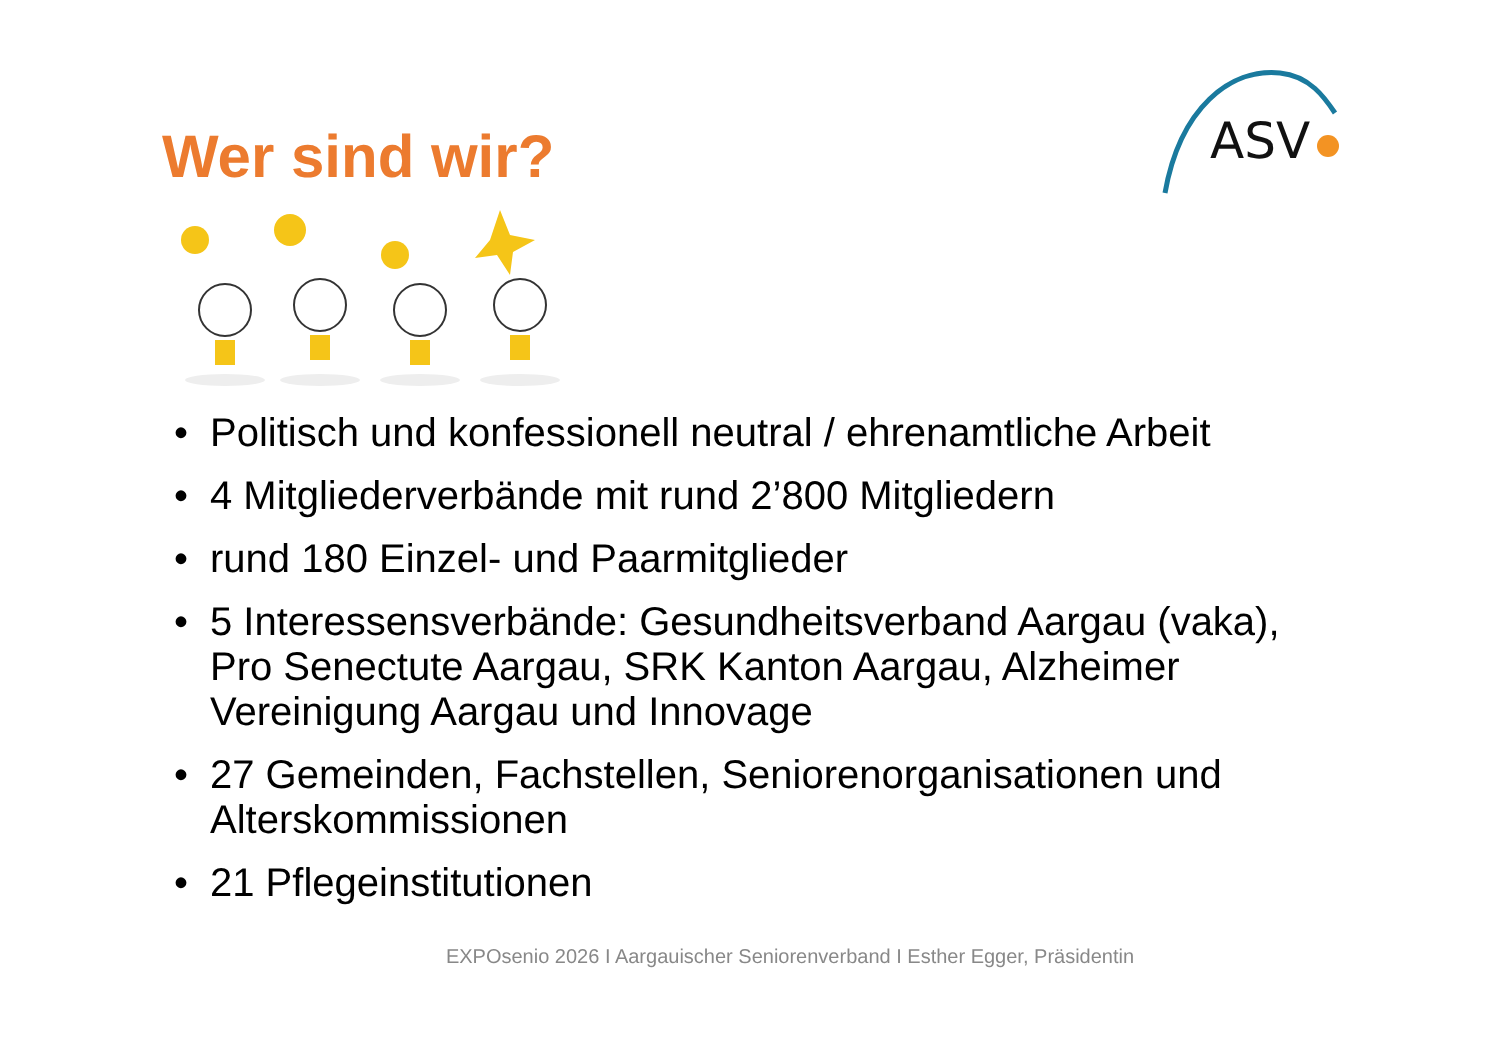Wer sind wir?
ASV
• Politisch und konfessionell neutral / ehrenamtliche Arbeit
• 4 Mitgliederverbände mit rund 2’800 Mitgliedern
• rund 180 Einzel- und Paarmitglieder
• 5 Interessensverbände: Gesundheitsverband Aargau (vaka), Pro Senectute Aargau, SRK Kanton Aargau, Alzheimer Vereinigung Aargau und Innovage
• 27 Gemeinden, Fachstellen, Seniorenorganisationen und Alterskommissionen
• 21 Pflegeinstitutionen
EXPOsenio 2026 I Aargauischer Seniorenverband I Esther Egger, Präsidentin